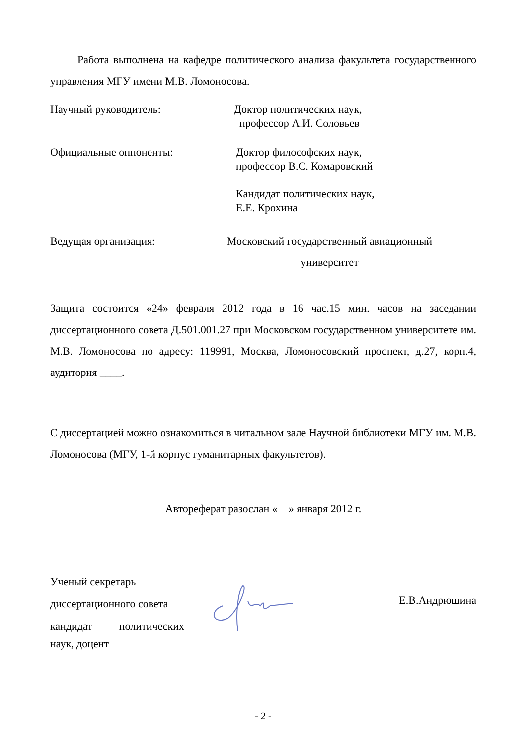Работа выполнена на кафедре политического анализа факультета государственного управления МГУ имени М.В. Ломоносова.
Научный руководитель: Доктор политических наук,
 профессор А.И. Соловьев
Официальные оппоненты: Доктор философских наук,
профессор В.С. Комаровский
Кандидат политических наук,
Е.Е. Крохина
Ведущая организация: Московский государственный авиационный
университет
Защита состоится «24» февраля 2012 года в 16 час.15 мин. часов на заседании диссертационного совета Д.501.001.27 при Московском государственном университете им. М.В. Ломоносова по адресу: 119991, Москва, Ломоносовский проспект, д.27, корп.4, аудитория ____.
С диссертацией можно ознакомиться в читальном зале Научной библиотеки МГУ им. М.В. Ломоносова (МГУ, 1-й корпус гуманитарных факультетов).
Автореферат разослан « » января 2012 г.
Ученый секретарь
диссертационного совета
кандидат политических
наук, доцент
Е.В.Андрюшина
- 2 -